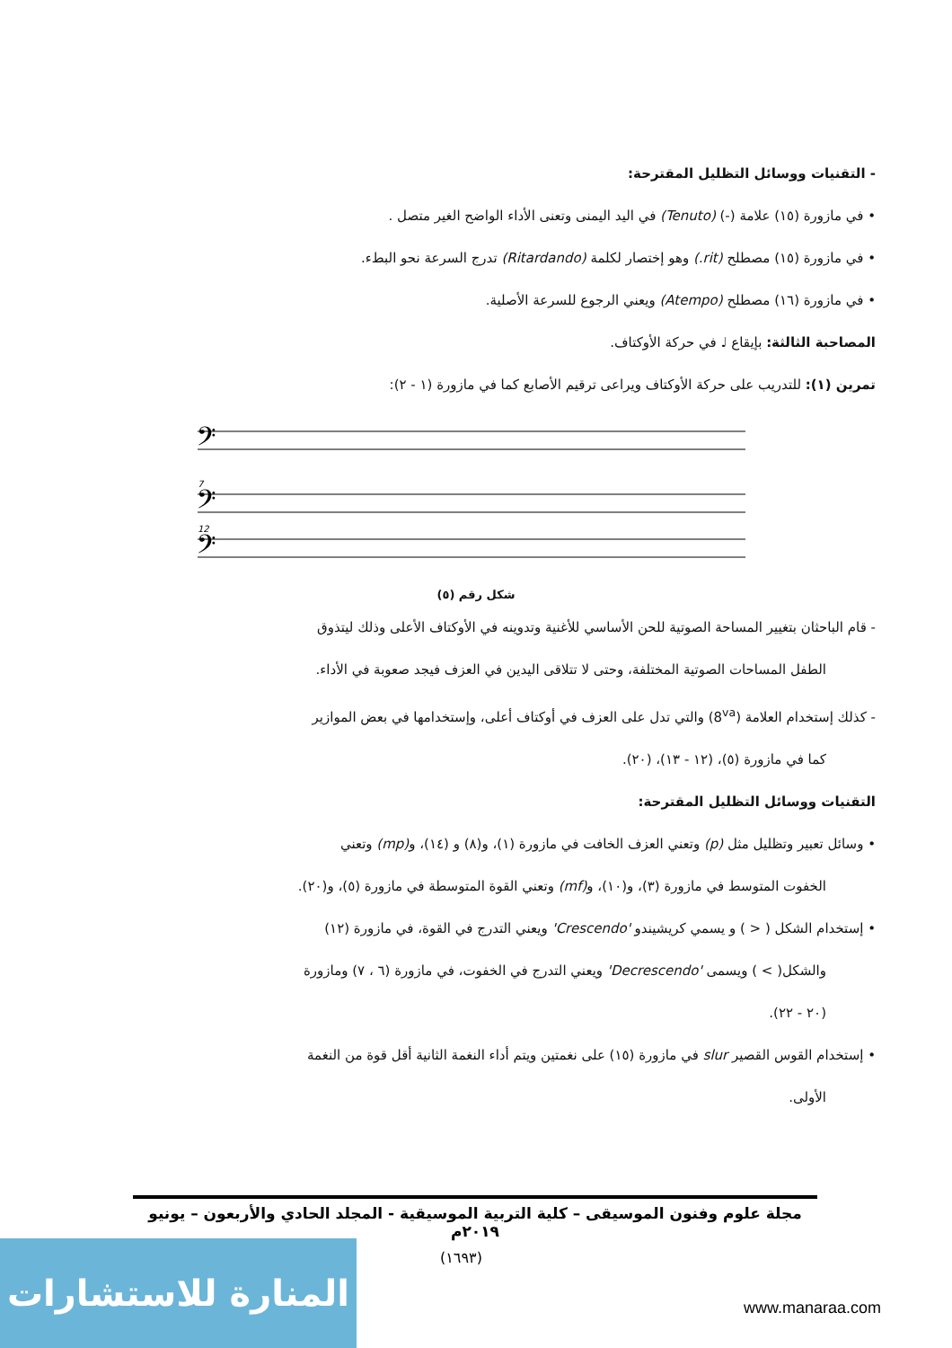- التقنيات ووسائل التظليل المقترحة:
• في مازورة (١٥) علامة (-) (Tenuto) في اليد اليمنى وتعنى الأداء الواضح الغير متصل .
• في مازورة (١٥) مصطلح (rit.) وهو إختصار لكلمة (Ritardando) تدرج السرعة نحو البطء.
• في مازورة (١٦) مصطلح (Atempo) ويعني الرجوع للسرعة الأصلية.
المصاحبة الثالثة: بإيقاع ♩ في حركة الأوكتاف.
تمرين (١): للتدريب على حركة الأوكتاف ويراعى ترقيم الأصابع كما في مازورة (١ - ٢):
𝄢
𝄢
𝄢
7
12
شكل رقم (٥)
- قام الباحثان بتغيير المساحة الصوتية للحن الأساسي للأغنية وتدوينه في الأوكتاف الأعلى وذلك ليتذوق
الطفل المساحات الصوتية المختلفة، وحتى لا تتلاقى اليدين في العزف فيجد صعوبة في الأداء.
- كذلك إستخدام العلامة (8<sup>va</sup>) والتي تدل على العزف في أوكتاف أعلى، وإستخدامها في بعض الموازير
كما في مازورة (٥)، (١٢ - ١٣)، (٢٠).
التقنيات ووسائل التظليل المقترحة:
• وسائل تعبير وتظليل مثل (p) وتعني العزف الخافت في مازورة (١)، و(٨) و (١٤)، و(mp) وتعني
الخفوت المتوسط في مازورة (٣)، و(١٠)، و(mf) وتعني القوة المتوسطة في مازورة (٥)، و(٢٠).
• إستخدام الشكل ( < ) و يسمي كريشيندو 'Crescendo' ويعني التدرج في القوة، في مازورة (١٢)
والشكل( > ) ويسمى 'Decrescendo' ويعني التدرج في الخفوت، في مازورة (٦ ، ٧) ومازورة
(٢٠ - ٢٢).
• إستخدام القوس القصير slur في مازورة (١٥) على نغمتين ويتم أداء النغمة الثانية أقل قوة من النغمة
الأولى.
مجلة علوم وفنون الموسيقى – كلية التربية الموسيقية - المجلد الحادي والأربعون – يونيو ٢٠١٩م
(١٦٩٣)
المنارة للاستشارات
www.manaraa.com